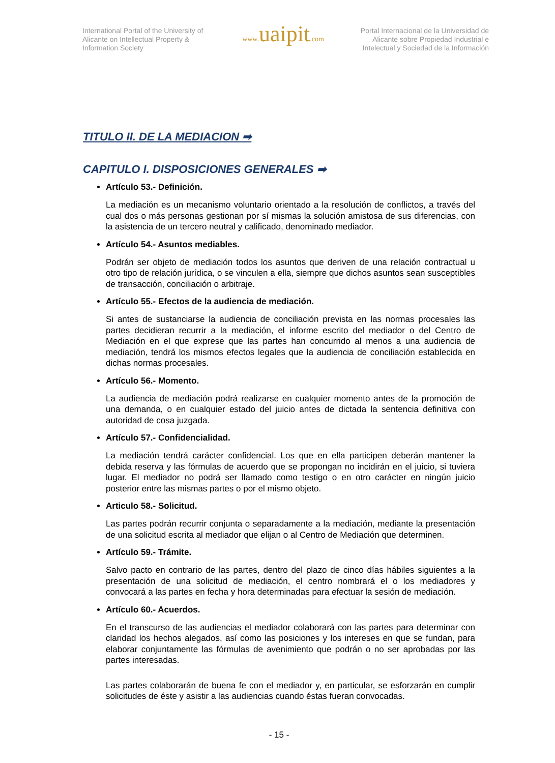International Portal of the University of Alicante on Intellectual Property & Information Society
www. uaipit.com
Portal Internacional de la Universidad de Alicante sobre Propiedad Industrial e Intelectual y Sociedad de la Información
TITULO II. DE LA MEDIACION ➡
CAPITULO I. DISPOSICIONES GENERALES ➡
Artículo 53.- Definición.
La mediación es un mecanismo voluntario orientado a la resolución de conflictos, a través del cual dos o más personas gestionan por sí mismas la solución amistosa de sus diferencias, con la asistencia de un tercero neutral y calificado, denominado mediador.
Artículo 54.- Asuntos mediables.
Podrán ser objeto de mediación todos los asuntos que deriven de una relación contractual u otro tipo de relación jurídica, o se vinculen a ella, siempre que dichos asuntos sean susceptibles de transacción, conciliación o arbitraje.
Artículo 55.- Efectos de la audiencia de mediación.
Si antes de sustanciarse la audiencia de conciliación prevista en las normas procesales las partes decidieran recurrir a la mediación, el informe escrito del mediador o del Centro de Mediación en el que exprese que las partes han concurrido al menos a una audiencia de mediación, tendrá los mismos efectos legales que la audiencia de conciliación establecida en dichas normas procesales.
Artículo 56.- Momento.
La audiencia de mediación podrá realizarse en cualquier momento antes de la promoción de una demanda, o en cualquier estado del juicio antes de dictada la sentencia definitiva con autoridad de cosa juzgada.
Artículo 57.- Confidencialidad.
La mediación tendrá carácter confidencial. Los que en ella participen deberán mantener la debida reserva y las fórmulas de acuerdo que se propongan no incidirán en el juicio, si tuviera lugar. El mediador no podrá ser llamado como testigo o en otro carácter en ningún juicio posterior entre las mismas partes o por el mismo objeto.
Articulo 58.- Solicitud.
Las partes podrán recurrir conjunta o separadamente a la mediación, mediante la presentación de una solicitud escrita al mediador que elijan o al Centro de Mediación que determinen.
Artículo 59.- Trámite.
Salvo pacto en contrario de las partes, dentro del plazo de cinco días hábiles siguientes a la presentación de una solicitud de mediación, el centro nombrará el o los mediadores y convocará a las partes en fecha y hora determinadas para efectuar la sesión de mediación.
Artículo 60.- Acuerdos.
En el transcurso de las audiencias el mediador colaborará con las partes para determinar con claridad los hechos alegados, así como las posiciones y los intereses en que se fundan, para elaborar conjuntamente las fórmulas de avenimiento que podrán o no ser aprobadas por las partes interesadas.
Las partes colaborarán de buena fe con el mediador y, en particular, se esforzarán en cumplir solicitudes de éste y asistir a las audiencias cuando éstas fueran convocadas.
- 15 -